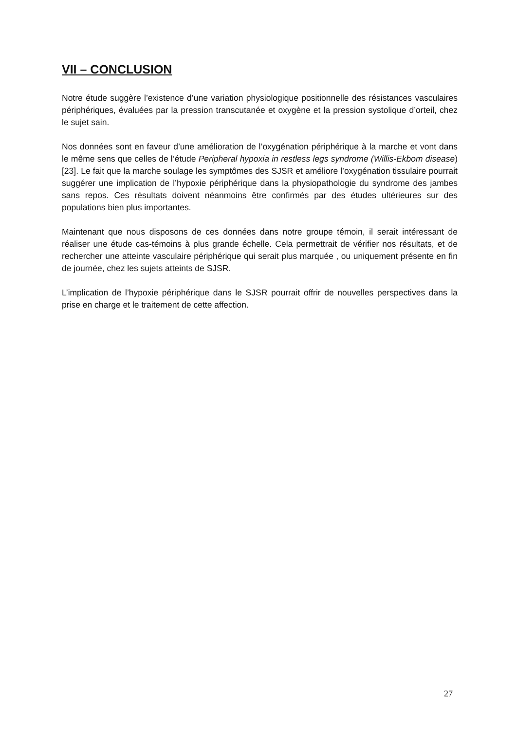VII – CONCLUSION
Notre étude suggère l’existence d’une variation physiologique positionnelle des résistances vasculaires périphériques, évaluées par la pression transcutanée et oxygène et la pression systolique d’orteil, chez le sujet sain.
Nos données sont en faveur d’une amélioration de l’oxygénation périphérique à la marche et vont dans le même sens que celles de l’étude Peripheral hypoxia in restless legs syndrome (Willis-Ekbom disease) [23]. Le fait que la marche soulage les symptômes des SJSR et améliore l’oxygénation tissulaire pourrait suggérer une implication de l’hypoxie périphérique dans la physiopathologie du syndrome des jambes sans repos. Ces résultats doivent néanmoins être confirmés par des études ultérieures sur des populations bien plus importantes.
Maintenant que nous disposons de ces données dans notre groupe témoin, il serait intéressant de réaliser une étude cas-témoins à plus grande échelle. Cela permettrait de vérifier nos résultats, et de rechercher une atteinte vasculaire périphérique qui serait plus marquée , ou uniquement présente en fin de journée, chez les sujets atteints de SJSR.
L’implication de l’hypoxie périphérique dans le SJSR pourrait offrir de nouvelles perspectives dans la prise en charge et le traitement de cette affection.
27